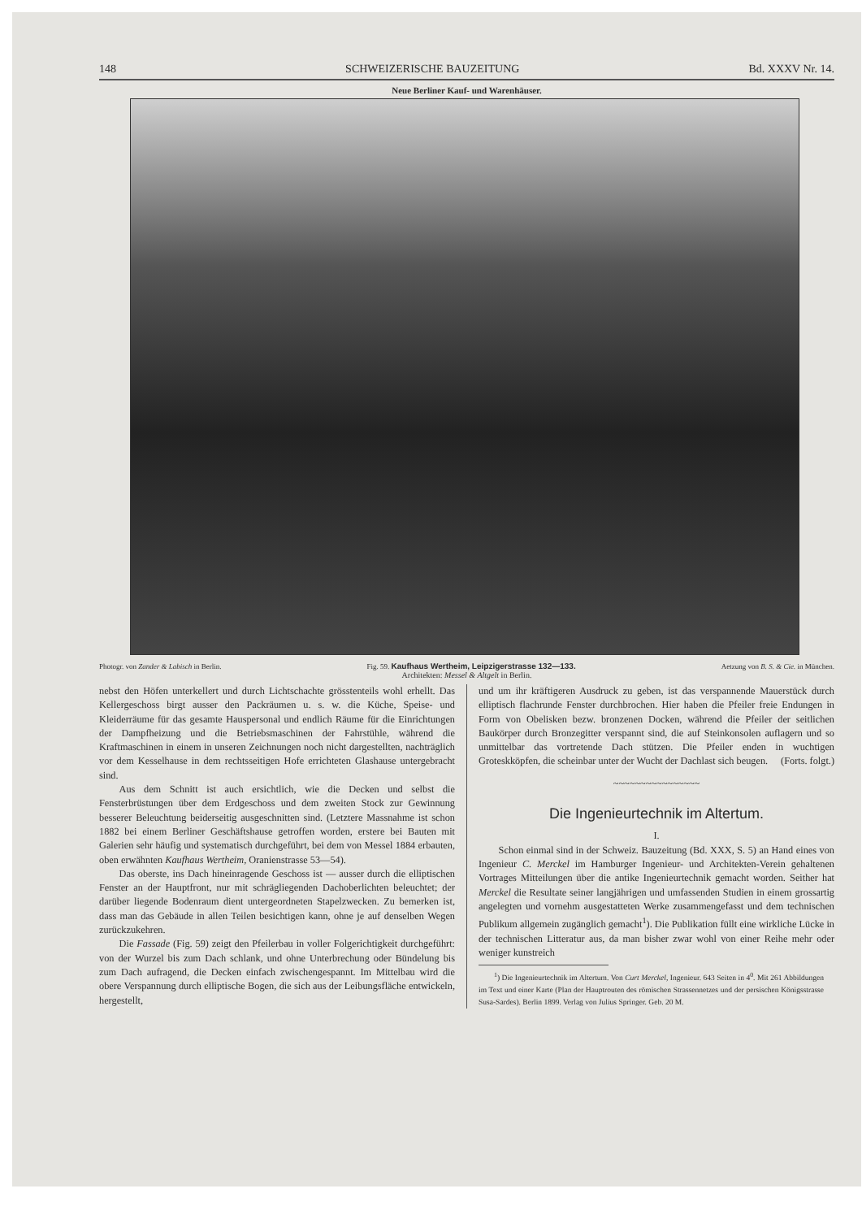148 SCHWEIZERISCHE BAUZEITUNG Bd. XXXV Nr. 14.
Neue Berliner Kauf- und Warenhäuser.
Photogr. von Zander & Labisch in Berlin. Fig. 59. Kaufhaus Wertheim, Leipzigerstrasse 132—133. Aetzung von B. S. & Cie. in München.
Architekten: Messel & Altgelt in Berlin.
nebst den Höfen unterkellert und durch Lichtschachte grösstenteils wohl erhellt. Das Kellergeschoss birgt ausser den Packräumen u. s. w. die Küche, Speise- und Kleiderräume für das gesamte Hauspersonal und endlich Räume für die Einrichtungen der Dampfheizung und die Betriebsmaschinen der Fahrstühle, während die Kraftmaschinen in einem in unseren Zeichnungen noch nicht dargestellten, nachträglich vor dem Kesselhause in dem rechtsseitigen Hofe errichteten Glashause untergebracht sind.
Aus dem Schnitt ist auch ersichtlich, wie die Decken und selbst die Fensterbrüstungen über dem Erdgeschoss und dem zweiten Stock zur Gewinnung besserer Beleuchtung beiderseitig ausgeschnitten sind. (Letztere Massnahme ist schon 1882 bei einem Berliner Geschäftshause getroffen worden, erstere bei Bauten mit Galerien sehr häufig und systematisch durchgeführt, bei dem von Messel 1884 erbauten, oben erwähnten Kaufhaus Wertheim, Oranienstrasse 53—54).
Das oberste, ins Dach hineinragende Geschoss ist — ausser durch die elliptischen Fenster an der Hauptfront, nur mit schrägliegenden Dachoberlichten beleuchtet; der darüber liegende Bodenraum dient untergeordneten Stapelzwecken. Zu bemerken ist, dass man das Gebäude in allen Teilen besichtigen kann, ohne je auf denselben Wegen zurückzukehren.
Die Fassade (Fig. 59) zeigt den Pfeilerbau in voller Folgerichtigkeit durchgeführt: von der Wurzel bis zum Dach schlank, und ohne Unterbrechung oder Bündelung bis zum Dach aufragend, die Decken einfach zwischengespannt. Im Mittelbau wird die obere Verspannung durch elliptische Bogen, die sich aus der Leibungsfläche entwickeln, hergestellt,
und um ihr kräftigeren Ausdruck zu geben, ist das verspannende Mauerstück durch elliptisch flachrunde Fenster durchbrochen. Hier haben die Pfeiler freie Endungen in Form von Obelisken bezw. bronzenen Docken, während die Pfeiler der seitlichen Baukörper durch Bronzegitter verspannt sind, die auf Steinkonsolen auflagern und so unmittelbar das vortretende Dach stützen. Die Pfeiler enden in wuchtigen Groteskköpfen, die scheinbar unter der Wucht der Dachlast sich beugen. (Forts. folgt.)
~~~~~~~~~~~~~~~~
Die Ingenieurtechnik im Altertum.
I.
Schon einmal sind in der Schweiz. Bauzeitung (Bd. XXX, S. 5) an Hand eines von Ingenieur C. Merckel im Hamburger Ingenieur- und Architekten-Verein gehaltenen Vortrages Mitteilungen über die antike Ingenieurtechnik gemacht worden. Seither hat Merckel die Resultate seiner langjährigen und umfassenden Studien in einem grossartig angelegten und vornehm ausgestatteten Werke zusammengefasst und dem technischen Publikum allgemein zugänglich gemacht<sup>1</sup>). Die Publikation füllt eine wirkliche Lücke in der technischen Litteratur aus, da man bisher zwar wohl von einer Reihe mehr oder weniger kunstreich
<sup>1</sup>) Die Ingenieurtechnik im Altertum. Von Curt Merckel, Ingenieur. 643 Seiten in 4<sup>0</sup>. Mit 261 Abbildungen im Text und einer Karte (Plan der Hauptrouten des römischen Strassennetzes und der persischen Königsstrasse Susa-Sardes). Berlin 1899. Verlag von Julius Springer. Geb. 20 M.